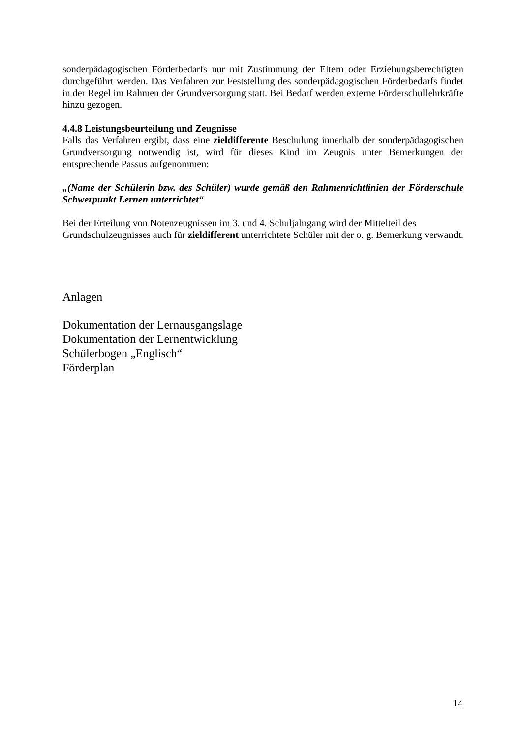sonderpädagogischen Förderbedarfs nur mit Zustimmung der Eltern oder Erziehungsberechtigten durchgeführt werden. Das Verfahren zur Feststellung des sonderpädagogischen Förderbedarfs findet in der Regel im Rahmen der Grundversorgung statt. Bei Bedarf werden externe Förderschullehrkräfte hinzu gezogen.
4.4.8 Leistungsbeurteilung und Zeugnisse
Falls das Verfahren ergibt, dass eine zieldifferente Beschulung innerhalb der sonderpädagogischen Grundversorgung notwendig ist, wird für dieses Kind im Zeugnis unter Bemerkungen der entsprechende Passus aufgenommen:
„(Name der Schülerin bzw. des Schüler) wurde gemäß den Rahmenrichtlinien der Förderschule Schwerpunkt Lernen unterrichtet“
Bei der Erteilung von Notenzeugnissen im 3. und 4. Schuljahrgang wird der Mittelteil des Grundschulzeugnisses auch für zieldifferent unterrichtete Schüler mit der o. g. Bemerkung verwandt.
Anlagen
Dokumentation der Lernausgangslage
Dokumentation der Lernentwicklung
Schülerbogen „Englisch“
Förderplan
14